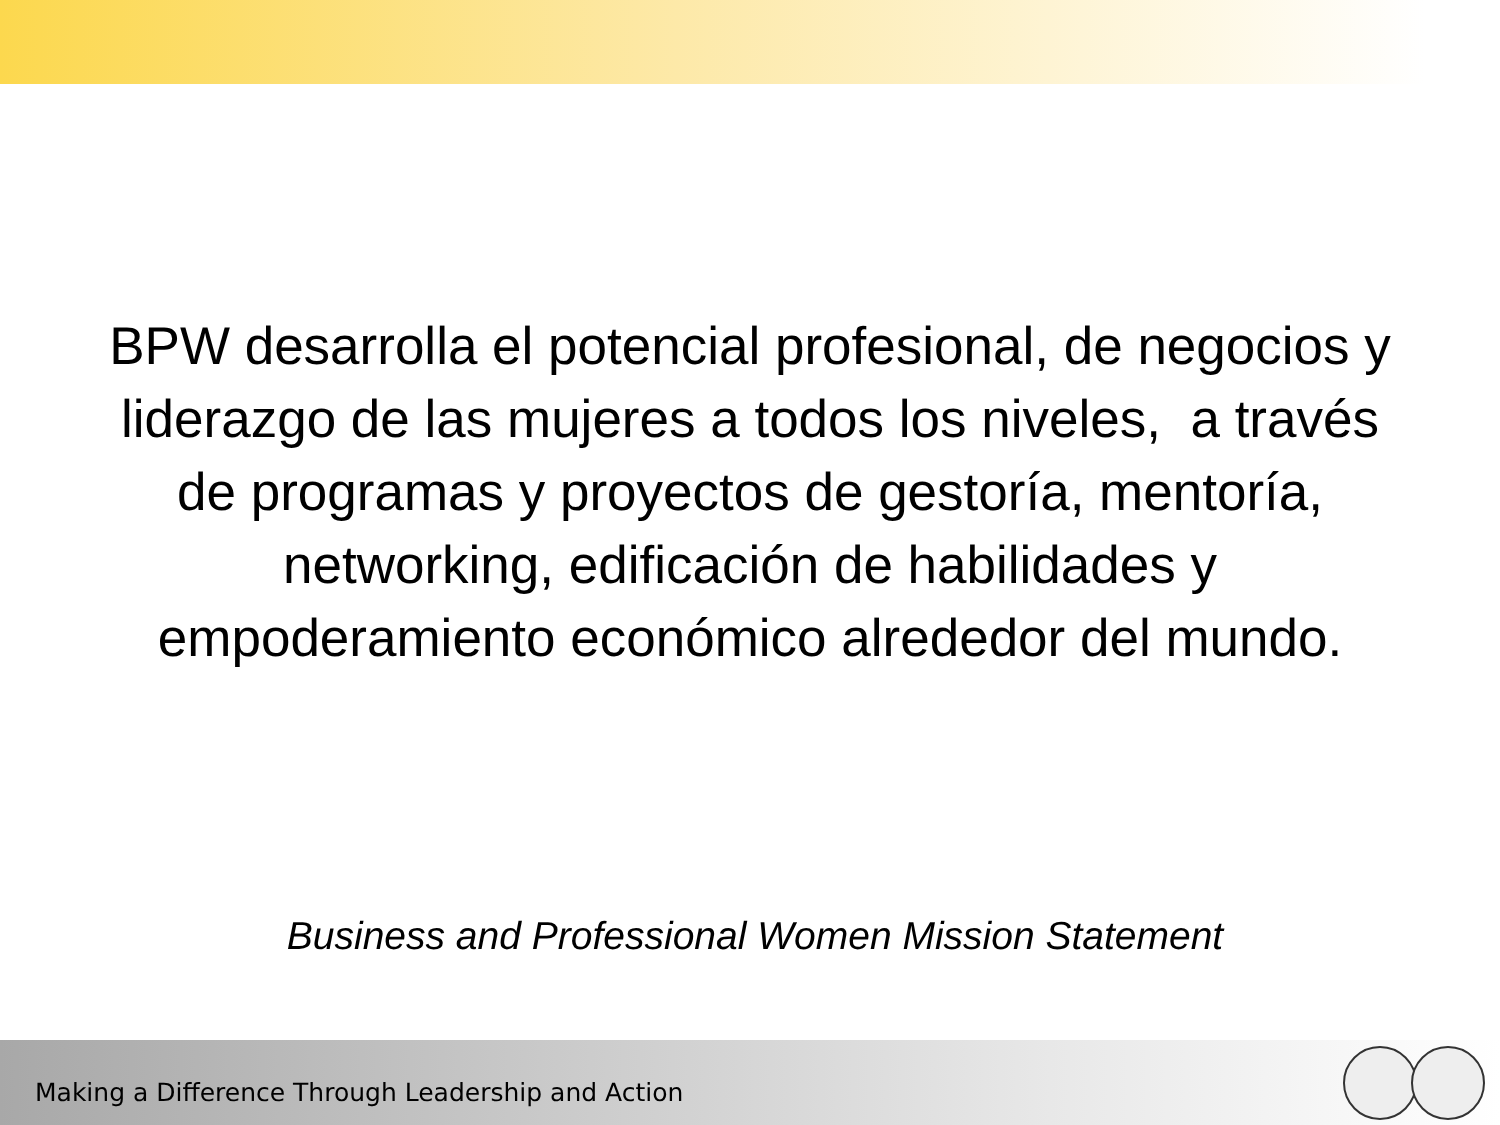BPW desarrolla el potencial profesional, de negocios y liderazgo de las mujeres a todos los niveles, a través de programas y proyectos de gestoría, mentoría, networking, edificación de habilidades y empoderamiento económico alrededor del mundo.
Business and Professional Women Mission Statement
Making a Difference Through Leadership and Action